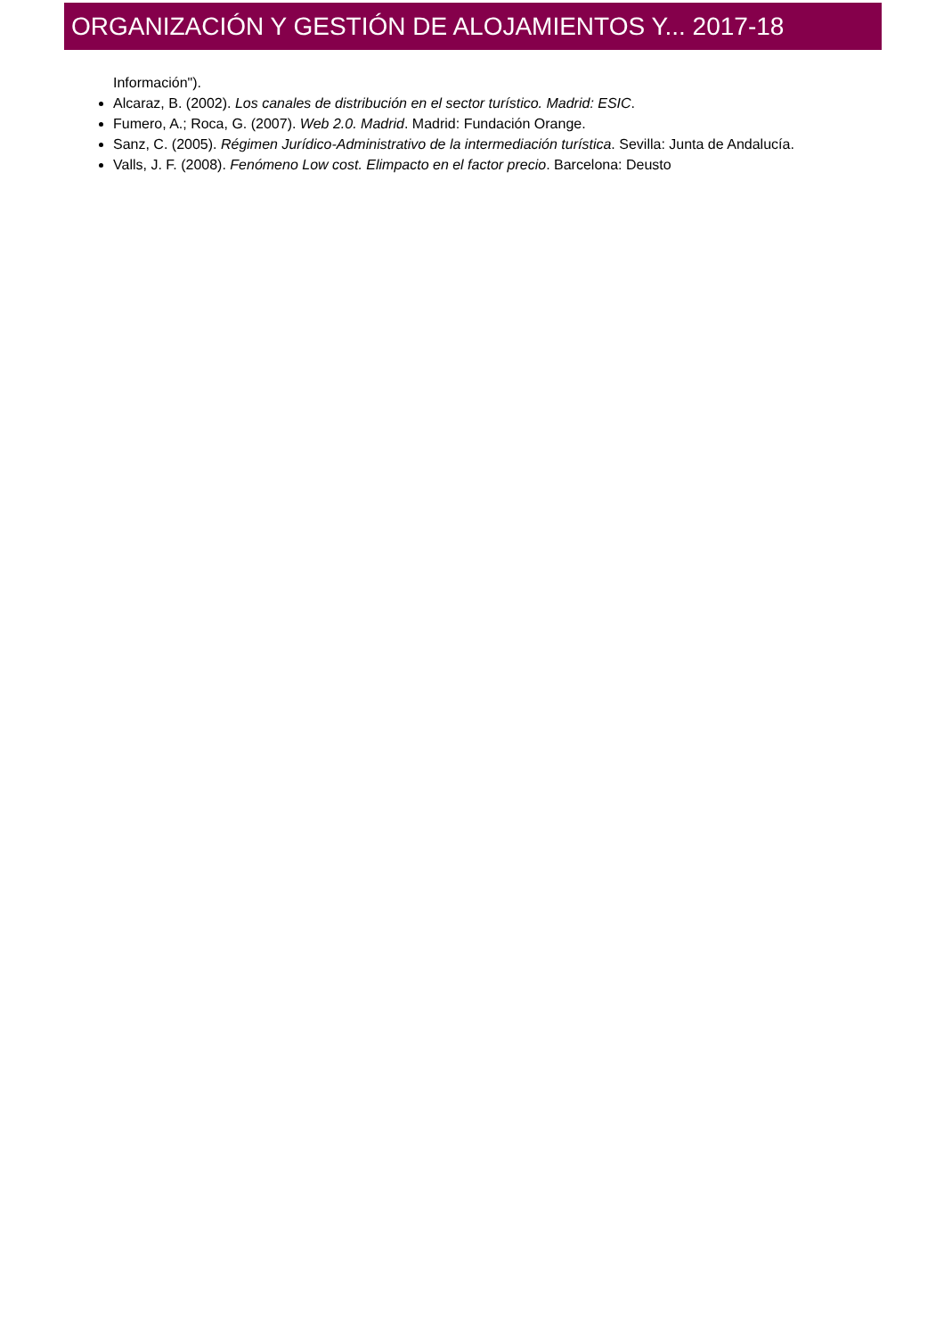ORGANIZACIÓN Y GESTIÓN DE ALOJAMIENTOS Y... 2017-18
Información").
Alcaraz, B. (2002). Los canales de distribución en el sector turístico. Madrid: ESIC.
Fumero, A.; Roca, G. (2007). Web 2.0. Madrid. Madrid: Fundación Orange.
Sanz, C. (2005). Régimen Jurídico-Administrativo de la intermediación turística. Sevilla: Junta de Andalucía.
Valls, J. F. (2008). Fenómeno Low cost. Elimpacto en el factor precio. Barcelona: Deusto